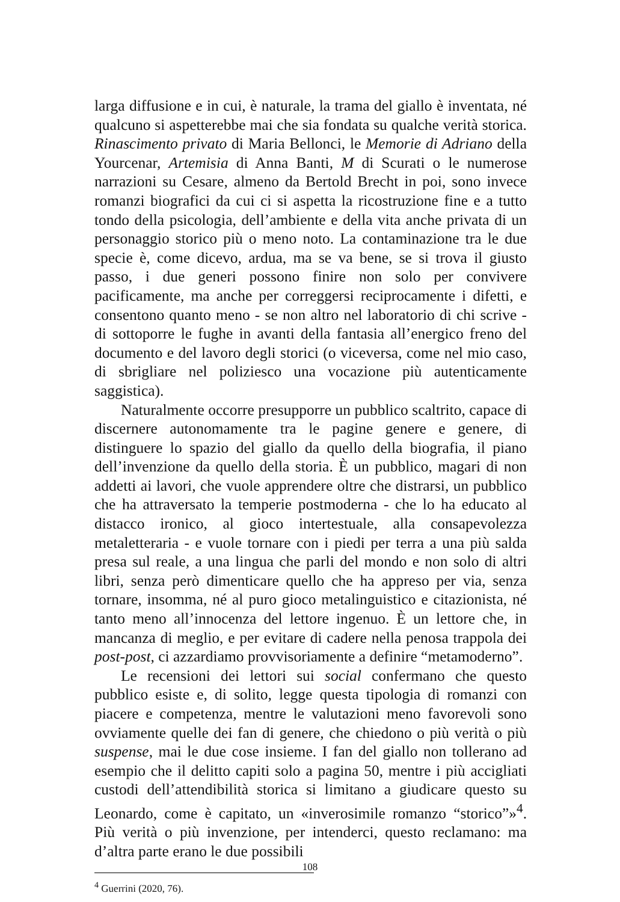larga diffusione e in cui, è naturale, la trama del giallo è inventata, né qualcuno si aspetterebbe mai che sia fondata su qualche verità storica. Rinascimento privato di Maria Bellonci, le Memorie di Adriano della Yourcenar, Artemisia di Anna Banti, M di Scurati o le numerose narrazioni su Cesare, almeno da Bertold Brecht in poi, sono invece romanzi biografici da cui ci si aspetta la ricostruzione fine e a tutto tondo della psicologia, dell’ambiente e della vita anche privata di un personaggio storico più o meno noto. La contaminazione tra le due specie è, come dicevo, ardua, ma se va bene, se si trova il giusto passo, i due generi possono finire non solo per convivere pacificamente, ma anche per correggersi reciprocamente i difetti, e consentono quanto meno - se non altro nel laboratorio di chi scrive - di sottoporre le fughe in avanti della fantasia all’energico freno del documento e del lavoro degli storici (o viceversa, come nel mio caso, di sbrigliare nel poliziesco una vocazione più autenticamente saggistica).
Naturalmente occorre presupporre un pubblico scaltrito, capace di discernere autonomamente tra le pagine genere e genere, di distinguere lo spazio del giallo da quello della biografia, il piano dell’invenzione da quello della storia. È un pubblico, magari di non addetti ai lavori, che vuole apprendere oltre che distrarsi, un pubblico che ha attraversato la temperie postmoderna - che lo ha educato al distacco ironico, al gioco intertestuale, alla consapevolezza metaletteraria - e vuole tornare con i piedi per terra a una più salda presa sul reale, a una lingua che parli del mondo e non solo di altri libri, senza però dimenticare quello che ha appreso per via, senza tornare, insomma, né al puro gioco metalinguistico e citazionista, né tanto meno all’innocenza del lettore ingenuo. È un lettore che, in mancanza di meglio, e per evitare di cadere nella penosa trappola dei post-post, ci azzardiamo provvisoriamente a definire “metamoderno”.
Le recensioni dei lettori sui social confermano che questo pubblico esiste e, di solito, legge questa tipologia di romanzi con piacere e competenza, mentre le valutazioni meno favorevoli sono ovviamente quelle dei fan di genere, che chiedono o più verità o più suspense, mai le due cose insieme. I fan del giallo non tollerano ad esempio che il delitto capiti solo a pagina 50, mentre i più accigliati custodi dell’attendibilità storica si limitano a giudicare questo su Leonardo, come è capitato, un «inverosimile romanzo “storico”»<sup>4</sup>. Più verità o più invenzione, per intenderci, questo reclamano: ma d’altra parte erano le due possibili
<sup>4</sup> Guerrini (2020, 76).
108